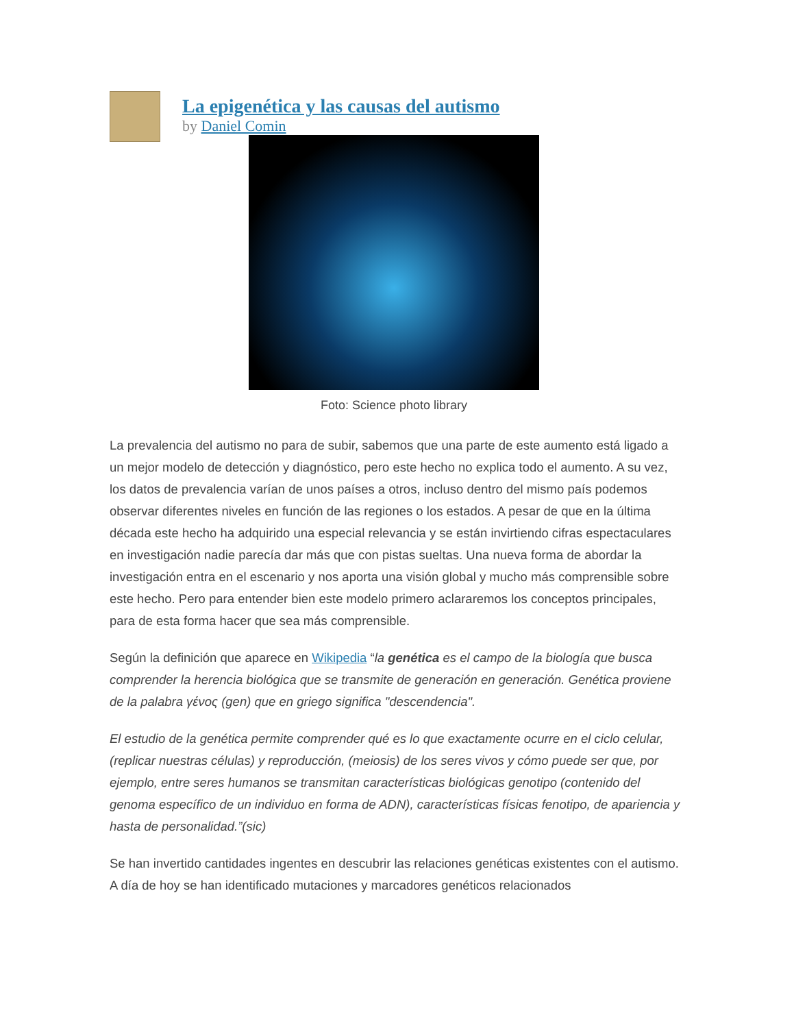La epigenética y las causas del autismo
by Daniel Comin
Foto: Science photo library
La prevalencia del autismo no para de subir, sabemos que una parte de este aumento está ligado a un mejor modelo de detección y diagnóstico, pero este hecho no explica todo el aumento. A su vez, los datos de prevalencia varían de unos países a otros, incluso dentro del mismo país podemos observar diferentes niveles en función de las regiones o los estados. A pesar de que en la última década este hecho ha adquirido una especial relevancia y se están invirtiendo cifras espectaculares en investigación nadie parecía dar más que con pistas sueltas. Una nueva forma de abordar la investigación entra en el escenario y nos aporta una visión global y mucho más comprensible sobre este hecho. Pero para entender bien este modelo primero aclararemos los conceptos principales, para de esta forma hacer que sea más comprensible.
Según la definición que aparece en Wikipedia “la genética es el campo de la biología que busca comprender la herencia biológica que se transmite de generación en generación. Genética proviene de la palabra γένος (gen) que en griego significa "descendencia".
El estudio de la genética permite comprender qué es lo que exactamente ocurre en el ciclo celular, (replicar nuestras células) y reproducción, (meiosis) de los seres vivos y cómo puede ser que, por ejemplo, entre seres humanos se transmitan características biológicas genotipo (contenido del genoma específico de un individuo en forma de ADN), características físicas fenotipo, de apariencia y hasta de personalidad.”(sic)
Se han invertido cantidades ingentes en descubrir las relaciones genéticas existentes con el autismo. A día de hoy se han identificado mutaciones y marcadores genéticos relacionados